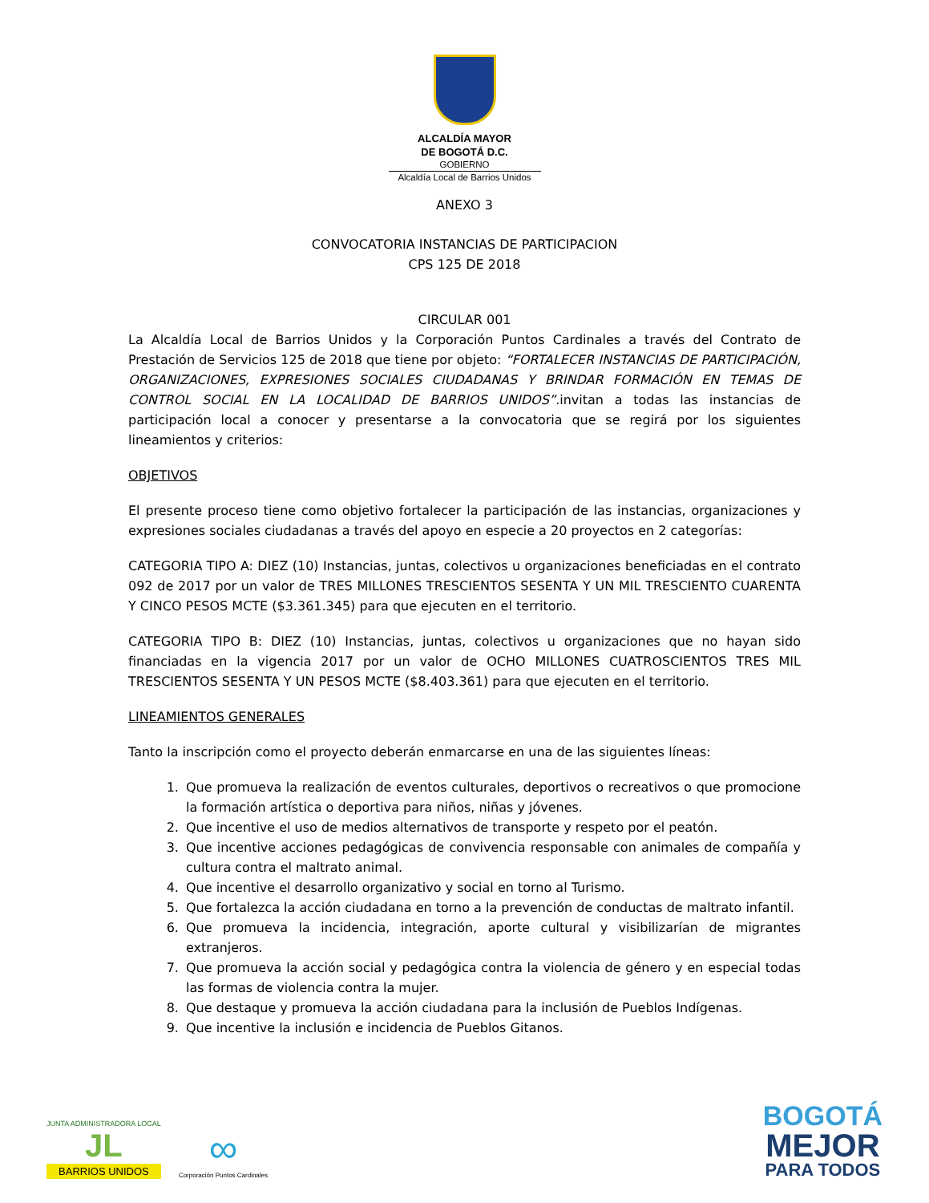ALCALDÍA MAYOR
DE BOGOTÁ D.C.
GOBIERNO
Alcaldía Local de Barrios Unidos
ANEXO 3
CONVOCATORIA INSTANCIAS DE PARTICIPACION
CPS 125 DE 2018
CIRCULAR 001
La Alcaldía Local de Barrios Unidos y la Corporación Puntos Cardinales a través del Contrato de Prestación de Servicios 125 de 2018 que tiene por objeto: “FORTALECER INSTANCIAS DE PARTICIPACIÓN, ORGANIZACIONES, EXPRESIONES SOCIALES CIUDADANAS Y BRINDAR FORMACIÓN EN TEMAS DE CONTROL SOCIAL EN LA LOCALIDAD DE BARRIOS UNIDOS”. invitan a todas las instancias de participación local a conocer y presentarse a la convocatoria que se regirá por los siguientes lineamientos y criterios:
OBJETIVOS
El presente proceso tiene como objetivo fortalecer la participación de las instancias, organizaciones y expresiones sociales ciudadanas a través del apoyo en especie a 20 proyectos en 2 categorías:
CATEGORIA TIPO A: DIEZ (10) Instancias, juntas, colectivos u organizaciones beneficiadas en el contrato 092 de 2017 por un valor de TRES MILLONES TRESCIENTOS SESENTA Y UN MIL TRESCIENTO CUARENTA Y CINCO PESOS MCTE ($3.361.345) para que ejecuten en el territorio.
CATEGORIA TIPO B: DIEZ (10) Instancias, juntas, colectivos u organizaciones que no hayan sido financiadas en la vigencia 2017 por un valor de OCHO MILLONES CUATROSCIENTOS TRES MIL TRESCIENTOS SESENTA Y UN PESOS MCTE ($8.403.361) para que ejecuten en el territorio.
LINEAMIENTOS GENERALES
Tanto la inscripción como el proyecto deberán enmarcarse en una de las siguientes líneas:
1. Que promueva la realización de eventos culturales, deportivos o recreativos o que promocione la formación artística o deportiva para niños, niñas y jóvenes.
2. Que incentive el uso de medios alternativos de transporte y respeto por el peatón.
3. Que incentive acciones pedagógicas de convivencia responsable con animales de compañía y cultura contra el maltrato animal.
4. Que incentive el desarrollo organizativo y social en torno al Turismo.
5. Que fortalezca la acción ciudadana en torno a la prevención de conductas de maltrato infantil.
6. Que promueva la incidencia, integración, aporte cultural y visibilizarían de migrantes extranjeros.
7. Que promueva la acción social y pedagógica contra la violencia de género y en especial todas las formas de violencia contra la mujer.
8. Que destaque y promueva la acción ciudadana para la inclusión de Pueblos Indígenas.
9. Que incentive la inclusión e incidencia de Pueblos Gitanos.
JUNTA ADMINISTRADORA LOCAL
JL
BARRIOS UNIDOS
∞
Corporación Puntos Cardinales
BOGOTÁ
MEJOR
PARA TODOS